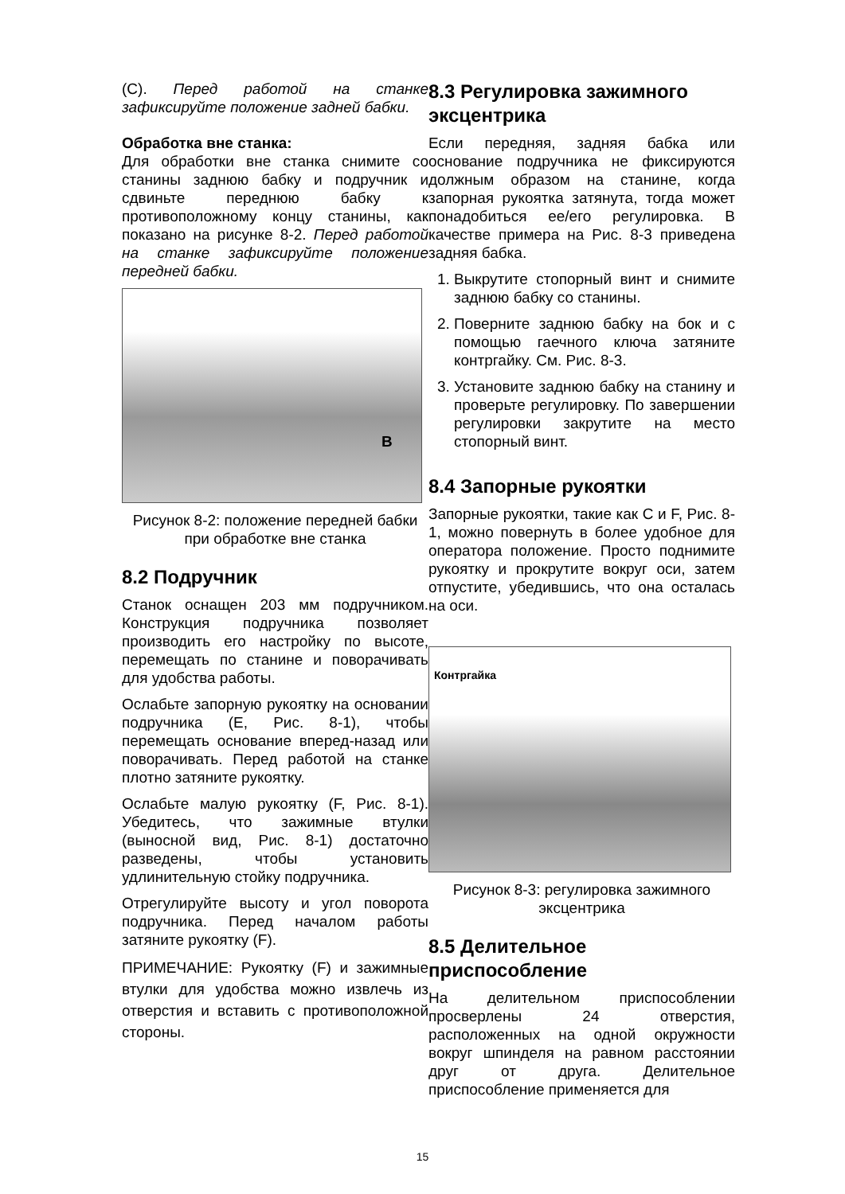(C). Перед работой на станке зафиксируйте положение задней бабки.
Обработка вне станка:
Для обработки вне станка снимите со станины заднюю бабку и подручник и сдвиньте переднюю бабку к противоположному концу станины, как показано на рисунке 8-2. Перед работой на станке зафиксируйте положение передней бабки.
B
Рисунок 8-2: положение передней бабки при обработке вне станка
8.2 Подручник
Станок оснащен 203 мм подручником. Конструкция подручника позволяет производить его настройку по высоте, перемещать по станине и поворачивать для удобства работы.
Ослабьте запорную рукоятку на основании подручника (E, Рис. 8-1), чтобы перемещать основание вперед-назад или поворачивать. Перед работой на станке плотно затяните рукоятку.
Ослабьте малую рукоятку (F, Рис. 8-1). Убедитесь, что зажимные втулки (выносной вид, Рис. 8-1) достаточно разведены, чтобы установить удлинительную стойку подручника.
Отрегулируйте высоту и угол поворота подручника. Перед началом работы затяните рукоятку (F).
ПРИМЕЧАНИЕ: Рукоятку (F) и зажимные втулки для удобства можно извлечь из отверстия и вставить с противоположной стороны.
8.3 Регулировка зажимного эксцентрика
Если передняя, задняя бабка или основание подручника не фиксируются должным образом на станине, когда запорная рукоятка затянута, тогда может понадобиться ее/его регулировка. В качестве примера на Рис. 8-3 приведена задняя бабка.
1. Выкрутите стопорный винт и снимите заднюю бабку со станины.
2. Поверните заднюю бабку на бок и с помощью гаечного ключа затяните контргайку. См. Рис. 8-3.
3. Установите заднюю бабку на станину и проверьте регулировку. По завершении регулировки закрутите на место стопорный винт.
8.4 Запорные рукоятки
Запорные рукоятки, такие как C и F, Рис. 8-1, можно повернуть в более удобное для оператора положение. Просто поднимите рукоятку и прокрутите вокруг оси, затем отпустите, убедившись, что она осталась на оси.
Контргайка
Рисунок 8-3: регулировка зажимного эксцентрика
8.5 Делительное приспособление
На делительном приспособлении просверлены 24 отверстия, расположенных на одной окружности вокруг шпинделя на равном расстоянии друг от друга. Делительное приспособление применяется для
15